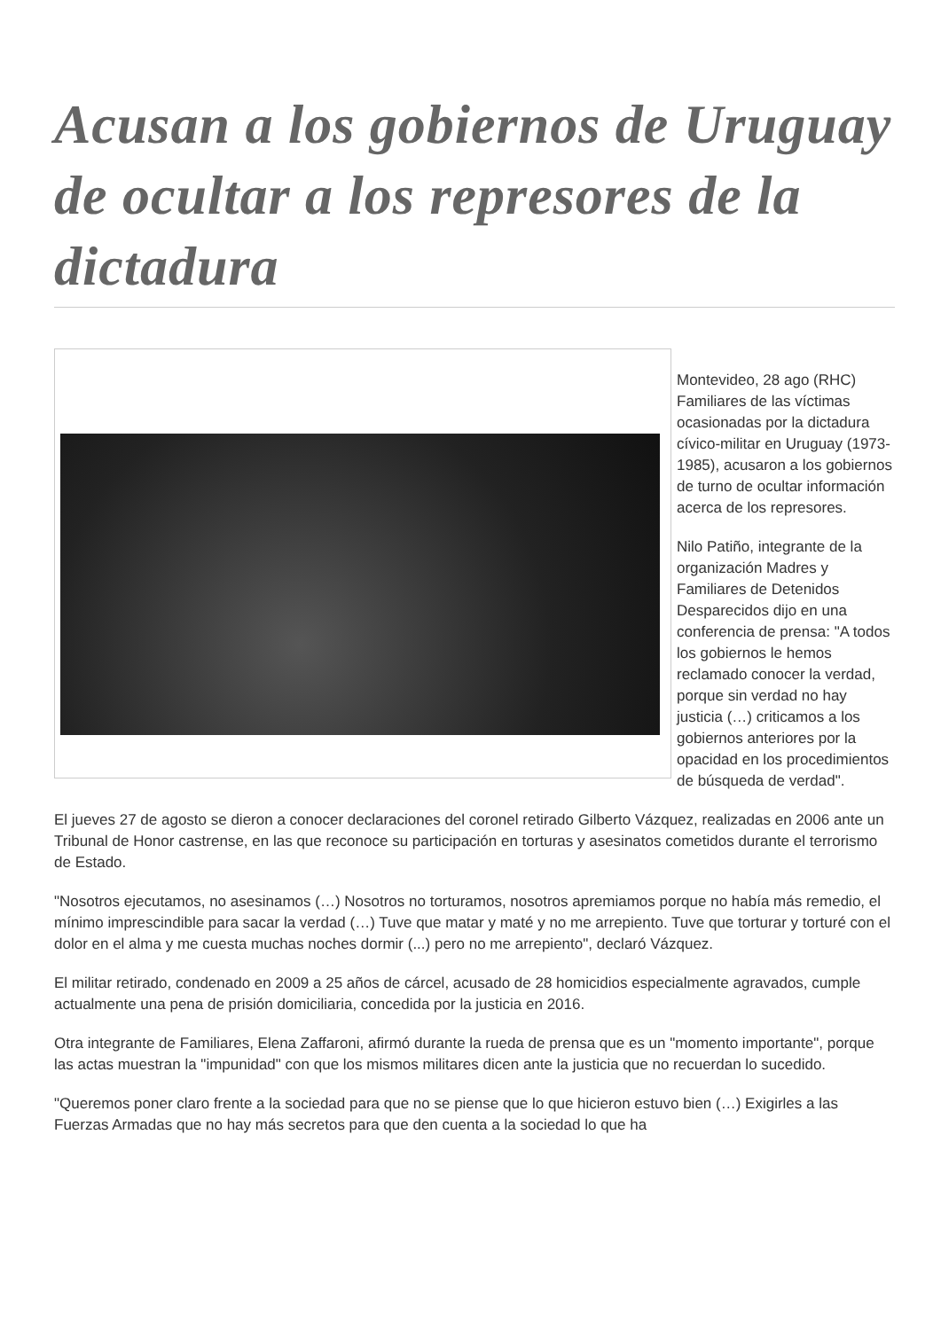Acusan a los gobiernos de Uruguay de ocultar a los represores de la dictadura
Montevideo, 28 ago (RHC) Familiares de las víctimas ocasionadas por la dictadura cívico-militar en Uruguay (1973-1985), acusaron a los gobiernos de turno de ocultar información acerca de los represores.
Nilo Patiño, integrante de la organización Madres y Familiares de Detenidos Desparecidos dijo en una conferencia de prensa: "A todos los gobiernos le hemos reclamado conocer la verdad, porque sin verdad no hay justicia (…) criticamos a los gobiernos anteriores por la opacidad en los procedimientos de búsqueda de verdad".
El jueves 27 de agosto se dieron a conocer declaraciones del coronel retirado Gilberto Vázquez, realizadas en 2006 ante un Tribunal de Honor castrense, en las que reconoce su participación en torturas y asesinatos cometidos durante el terrorismo de Estado.
"Nosotros ejecutamos, no asesinamos (…) Nosotros no torturamos, nosotros apremiamos porque no había más remedio, el mínimo imprescindible para sacar la verdad (…) Tuve que matar y maté y no me arrepiento. Tuve que torturar y torturé con el dolor en el alma y me cuesta muchas noches dormir (...) pero no me arrepiento", declaró Vázquez.
El militar retirado, condenado en 2009 a 25 años de cárcel, acusado de 28 homicidios especialmente agravados, cumple actualmente una pena de prisión domiciliaria, concedida por la justicia en 2016.
Otra integrante de Familiares, Elena Zaffaroni, afirmó durante la rueda de prensa que es un "momento importante", porque las actas muestran la "impunidad" con que los mismos militares dicen ante la justicia que no recuerdan lo sucedido.
"Queremos poner claro frente a la sociedad para que no se piense que lo que hicieron estuvo bien (…) Exigirles a las Fuerzas Armadas que no hay más secretos para que den cuenta a la sociedad lo que ha